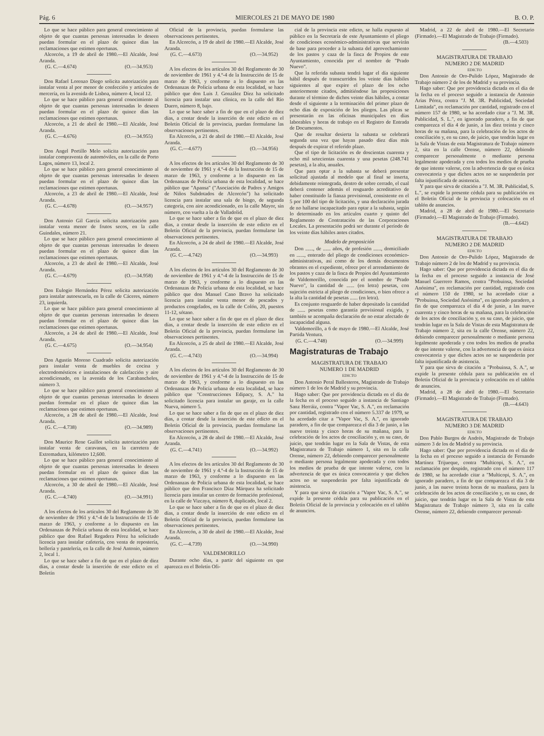Pág. 6 MIERCOLES 21 DE MAYO DE 1980 B. O. P.
Lo que se hace público para general conocimiento al objeto de que cuantas personas interesadas lo deseen puedan formular en el plazo de quince días las reclamaciones que estimen oportunas.
Alcorcón, a 19 de abril de 1980.—El Alcalde, José Aranda.
(G. C.—4.674) (O.—34.953)
Don Rafael Lorenzo Diego solicita autorización para instalar venta al por menor de confección y artículos de mercería, en la avenida de Lisboa, número 4, local 12.
Lo que se hace público para general conocimiento al objeto de que cuantas personas interesadas lo deseen puedan formular en el plazo de quince días las reclamaciones que estimen oportunas.
Alcorcón, a 21 de abril de 1980.—El Alcalde, José Aranda.
(G. C.—4.676) (O.—34.955)
Don Angel Portillo Melo solicita autorización para instalar compraventa de automóviles, en la calle de Porto Lagos, número 13, local 2.
Lo que se hace público para general conocimiento al objeto de que cuantas personas interesadas lo deseen puedan formular en el plazo de quince días las reclamaciones que estimen oportunas.
Alcorcón, a 23 de abril de 1980.—El Alcalde, José Aranda.
(G. C.—4.678) (O.—34.957)
Don Antonio Gil García solicita autorización para instalar venta menor de frutos secos, en la calle Guindales, número 21.
Lo que se hace público para general conocimiento al objeto de que cuantas personas interesadas lo deseen puedan formular en el plazo de quince días las reclamaciones que estimen oportunas.
Alcorcón, a 23 de abril de 1980.—El Alcalde, José Aranda.
(G. C.—4.679) (O.—34.958)
Don Eulogio Hernández Pérez solicita autorización para instalar autoescuela, en la calle de Cáceres, número 23, izquierda.
Lo que se hace público para general conocimiento al objeto de que cuantas personas interesadas lo deseen puedan formular en el plazo de quince días las reclamaciones que estimen oportunas.
Alcorcón, a 24 de abril de 1980.—El Alcalde, José Aranda.
(G. C.—4.675) (O.—34.954)
Don Agustín Moreno Cuadrado solicita autorización para instalar venta de muebles de cocina y electrodomésticos e instalaciones de calefacción y aire acondicionado, en la avenida de los Carabancheles, número 3.
Lo que se hace público para general conocimiento al objeto de que cuantas personas interesadas lo deseen puedan formular en el plazo de quince días las reclamaciones que estimen oportunas.
Alcorcón, a 28 de abril de 1980.—El Alcalde, José Aranda.
(G. C.—4.738) (O.—34.989)
Don Maurice Rene Guillot solicita autorización para instalar venta de caravanas, en la carretera de Extremadura, kilómetro 12,600.
Lo que se hace público para general conocimiento al objeto de que cuantas personas interesadas lo deseen puedan formular en el plazo de quince días las reclamaciones que estimen oportunas.
Alcorcón, a 30 de abril de 1980.—El Alcalde, José Aranda.
(G. C.—4.740) (O.—34.991)
A los efectos de los artículos 30 del Reglamento de 30 de noviembre de 1961 y 4.º-4 de la Instrucción de 15 de marzo de 1963, y conforme a lo dispuesto en las Ordenanzas de Policía urbana de esta localidad, se hace público que don Rafael Regadera Pérez ha solicitado licencia para instalar cafetería, con venta de repostería, bollería y pastelería, en la calle de José Antonio, número 2, local 1.
Lo que se hace saber a fin de que en el plazo de diez días, a contar desde la inserción de este edicto en el Boletín
Oficial de la provincia, puedan formularse las observaciones pertinentes.
En Alcorcón, a 19 de abril de 1980.—El Alcalde, José Aranda.
(G. C.—4.673) (O.—34.952)
A los efectos de los artículos 30 del Reglamento de 30 de noviembre de 1961 y 4.º-4 de la Instrucción de 15 de marzo de 1963, y conforme a lo dispuesto en las Ordenanzas de Policía urbana de esta localidad, se hace público que don Luis J. González Díez ha solicitado licencia para instalar una clínica, en la calle del Río Duero, número 8, bajo.
Lo que se hace saber a fin de que en el plazo de diez días, a contar desde la inserción de este edicto en el Boletín Oficial de la provincia, puedan formularse las observaciones pertinentes.
En Alcorcón, a 21 de abril de 1980.—El Alcalde, José Aranda.
(G. C.—4.677) (O.—34.956)
A los efectos de los artículos 30 del Reglamento de 30 de noviembre de 1961 y 4.º-4 de la Instrucción de 15 de marzo de 1963, y conforme a lo dispuesto en las Ordenanzas de Policía urbana de esta localidad, se hace público que "Apansa" ("Asociación de Padres y Amigos de Niños Subdotados de Alcorcón") ha solicitado licencia para instalar una sala de bingo, de segunda categoría, con aire acondicionado, en la calle Mayor, sin número, con vuelta a la de Valladolid.
Lo que se hace saber a fin de que en el plazo de diez días, a contar desde la inserción de este edicto en el Boletín Oficial de la provincia, puedan formularse las observaciones pertinentes.
En Alcorcón, a 24 de abril de 1980.—El Alcalde, José Aranda.
(G. C.—4.742) (O.—34.993)
A los efectos de los artículos 30 del Reglamento de 30 de noviembre de 1961 y 4.º-4 de la Instrucción de 15 de marzo de 1963, y conforme a lo dispuesto en las Ordenanzas de Policía urbana de esta localidad, se hace público que don Manuel Cano Bravo ha solicitado licencia para instalar venta menor de pescados y productos congelados, en la calle de Colón, 20, puestos 11-12, sótano.
Lo que se hace saber a fin de que en el plazo de diez días, a contar desde la inserción de este edicto en el Boletín Oficial de la provincia, puedan formularse las observaciones pertinentes.
En Alcorcón, a 25 de abril de 1980.—El Alcalde, José Aranda.
(G. C.—4.743) (O.—34.994)
A los efectos de los artículos 30 del Reglamento de 30 de noviembre de 1961 y 4.º-4 de la Instrucción de 15 de marzo de 1963, y conforme a lo dispuesto en las Ordenanzas de Policía urbana de esta localidad, se hace público que "Construcciones Edipacy, S. A." ha solicitado licencia para instalar un garaje, en la calle Nueva, número 5.
Lo que se hace saber a fin de que en el plazo de diez días, a contar desde la inserción de este edicto en el Boletín Oficial de la provincia, puedan formularse las observaciones pertinentes.
En Alcorcón, a 28 de abril de 1980.—El Alcalde, José Aranda.
(G. C.—4.741) (O.—34.992)
A los efectos de los artículos 30 del Reglamento de 30 de noviembre de 1961 y 4.º-4 de la Instrucción de 15 de marzo de 1963, y conforme a lo dispuesto en las Ordenanzas de Policía urbana de esta localidad, se hace público que don Francisco Díaz Márquez ha solicitado licencia para instalar un centro de formación profesional, en la calle de Vizcaya, número 8, duplicado, local 2.
Lo que se hace saber a fin de que en el plazo de diez días, a contar desde la inserción de este edicto en el Boletín Oficial de la provincia, puedan formularse las observaciones pertinentes.
En Alcorcón, a 30 de abril de 1980.—El Alcalde, José Aranda.
(G. C.—4.739) (O.—34.990)
VALDEMORILLO
Durante ocho días, a partir del siguiente en que aparezca en el Boletín Ofi-
cial de la provincia este edicto, se halla expuesto al público en la Secretaría de este Ayuntamiento el pliego de condiciones económico-administrativas que servirán de base para proceder a la subasta del aprovechamiento de los pastos y caza de la finca de Propios de este Ayuntamiento, conocida por el nombre de "Prado Nuevo".
Que la referida subasta tendrá lugar el día siguiente hábil después de transcurridos los veinte días hábiles siguientes al que expire el plazo de los ocho anteriormente citados, admitiéndose las proposiciones durante el término de dichos veinte días hábiles, a contar desde el siguiente a la terminación del primer plazo de ocho días de exposición de los pliegos. Las plicas se presentarán en las oficinas municipales en días laborables y horas de trabajo en el Registro de Entrada de Documentos.
Que de resultar desierta la subasta se celebrará segunda una vez que hayan pasado diez días más después de expirar el referido plazo.
Que el tipo de licitación es de doscientas cuarenta y ocho mil setecientas cuarenta y una pesetas (248.741 pesetas), a la alta, anuales.
Que para optar a la subasta se deberá presentar solicitud ajustada al modelo que al final se inserta, debidamente reintegrada, dentro de sobre cerrado, el cual deberá contener además el resguardo acreditativo de haber constituido la fianza provisional, consistente en el 5 por 100 del tipo de licitación, y una declaración jurada de no hallarse incapacitado para optar a la subasta, según lo determinado en los artículos cuarto y quinto del Reglamento de Contratación de las Corporaciones Locales. La presentación podrá ser durante el período de los veinte días hábiles antes citados.
Modelo de proposición
Don ......, de ...... años, de profesión ......, domiciliado en ......, enterado del pliego de condiciones económico-administrativas, así como de los demás documentos obrantes en el expediente, ofrece por el arrendamiento de los pastos y caza de la finca de Propios del Ayuntamiento de Valdemorillo, conocida por el nombre de "Prado Nuevo", la cantidad de ...... (en letra) pesetas, con sujeción estricta al pliego de condiciones, o bien ofrece a la alta la cantidad de pesetas ...... (en letra).
Es conjunto resguardo de haber depositado la cantidad de ...... pesetas como garantía provisional exigida, y también se acompaña declaración de no estar afectado de incapacidad alguna.
Valdemorillo, a 6 de mayo de 1980.—El Alcalde, José Partida Ventura.
(G. C.—4.748) (O.—34.999)
Magistraturas de Trabajo
MAGISTRATURA DE TRABAJO
NUMERO 1 DE MADRID
EDICTO
Don Antonio Peral Ballesteros, Magistrado de Trabajo número 1 de los de Madrid y su provincia.
Hago saber: Que por providencia dictada en el día de la fecha en el proceso seguido a instancia de Santiago Sanz Herráiz, contra "Vapor Vac, S. A.", en reclamación por cantidad, registrado con el número 5.337 de 1979, se ha acordado citar a "Vapor Vac, S. A.", en ignorado paradero, a fin de que comparezca el día 3 de junio, a las nueve treinta y cinco horas de su mañana, para la celebración de los actos de conciliación y, en su caso, de juicio, que tendrán lugar en la Sala de Vistas, de esta Magistratura de Trabajo número 1, sita en la calle Orense, número 22, debiendo comparecer personalmente o mediante persona legalmente apoderada y con todos los medios de prueba de que intente valerse, con la advertencia de que es única convocatoria y que dichos actos no se suspenderán por falta injustificada de asistencia.
Y para que sirva de citación a "Vapor Vac, S. A.", se expide la presente cédula para su publicación en el Boletín Oficial de la provincia y colocación en el tablón de anuncios.
Madrid, a 22 de abril de 1980.—El Secretario (Firmado).—El Magistrado de Trabajo (Firmado).
(B.—4.503)
MAGISTRATURA DE TRABAJO
NUMERO 2 DE MADRID
EDICTO
Don Antonio de Oro-Pulido López, Magistrado de Trabajo número 2 de los de Madrid y su provincia.
Hago saber: Que por providencia dictada en el día de la fecha en el proceso seguido a instancia de Antonio Arias Pérez, contra "J. M. 3R. Publicidad, Sociedad Limitada", en reclamación por cantidad, registrado con el número 157 de 1980, se ha acordado citar a "J. M. 3R. Publicidad, S. L.", en ignorado paradero, a fin de que comparezca el día 4 de junio, a las diez treinta y cinco horas de su mañana, para la celebración de los actos de conciliación y, en su caso, de juicio, que tendrán lugar en la Sala de Vistas de esta Magistratura de Trabajo número 2, sita en la calle Orense, número 22, debiendo comparecer personalmente o mediante persona legalmente apoderada y con todos los medios de prueba de que intente valerse, con la advertencia de que es única convocatoria y que dichos actos no se suspenderán por falta injustificada de asistencia.
Y para que sirva de citación a "J. M. 3R. Publicidad, S. L.", se expide la presente cédula para su publicación en el Boletín Oficial de la provincia y colocación en el tablón de anuncios.
Madrid, a 28 de abril de 1980.—El Secretario (Firmado).—El Magistrado de Trabajo (Firmado).
(B.—4.642)
MAGISTRATURA DE TRABAJO
NUMERO 2 DE MADRID
EDICTO
Don Antonio de Oro-Pulido López, Magistrado de Trabajo número 2 de los de Madrid y su provincia.
Hago saber: Que por providencia dictada en el día de la fecha en el proceso seguido a instancia de José Manuel Guerrero Ramos, contra "Probuinsa, Sociedad Anónima", en reclamación por cantidad, registrado con el número 150 de 1980, se ha acordado citar a "Probuinsa, Sociedad Anónima", en ignorado paradero, a fin de que comparezca el día 4 de junio, a las nueve cuarenta y cinco horas de su mañana, para la celebración de los actos de conciliación y, en su caso, de juicio, que tendrán lugar en la Sala de Vistas de esta Magistratura de Trabajo número 2, sita en la calle Orense, número 22, debiendo comparecer personalmente o mediante persona legalmente apoderada y con todos los medios de prueba de que intente valerse, con la advertencia de que es única convocatoria y que dichos actos no se suspenderán por falta injustificada de asistencia.
Y para que sirva de citación a "Probuinsa, S. A.", se expide la presente cédula para su publicación en el Boletín Oficial de la provincia y colocación en el tablón de anuncios.
Madrid, a 28 de abril de 1980.—El Secretario (Firmado).—El Magistrado de Trabajo (Firmado).
(B.—4.643)
MAGISTRATURA DE TRABAJO
NUMERO 3 DE MADRID
EDICTO
Don Pablo Burgos de Andrés, Magistrado de Trabajo número 3 de los de Madrid y su provincia.
Hago saber: Que por providencia dictada en el día de la fecha en el proceso seguido a instancia de Fernando Martínez Trijueque, contra "Multicopi, S. A.", en reclamación por despido, registrado con el número 117 de 1980, se ha acordado citar a "Multicopi, S. A.", en ignorado paradero, a fin de que comparezca el día 3 de junio, a las nueve treinta horas de su maañana, para la celebración de los actos de conciliación y, en su caso, de juicio, que tendrán lugar en la Sala de Vistas de esta Magistratura de Trabajo número 3, sita en la calle Orense, número 22, debiendo comparecer personal-